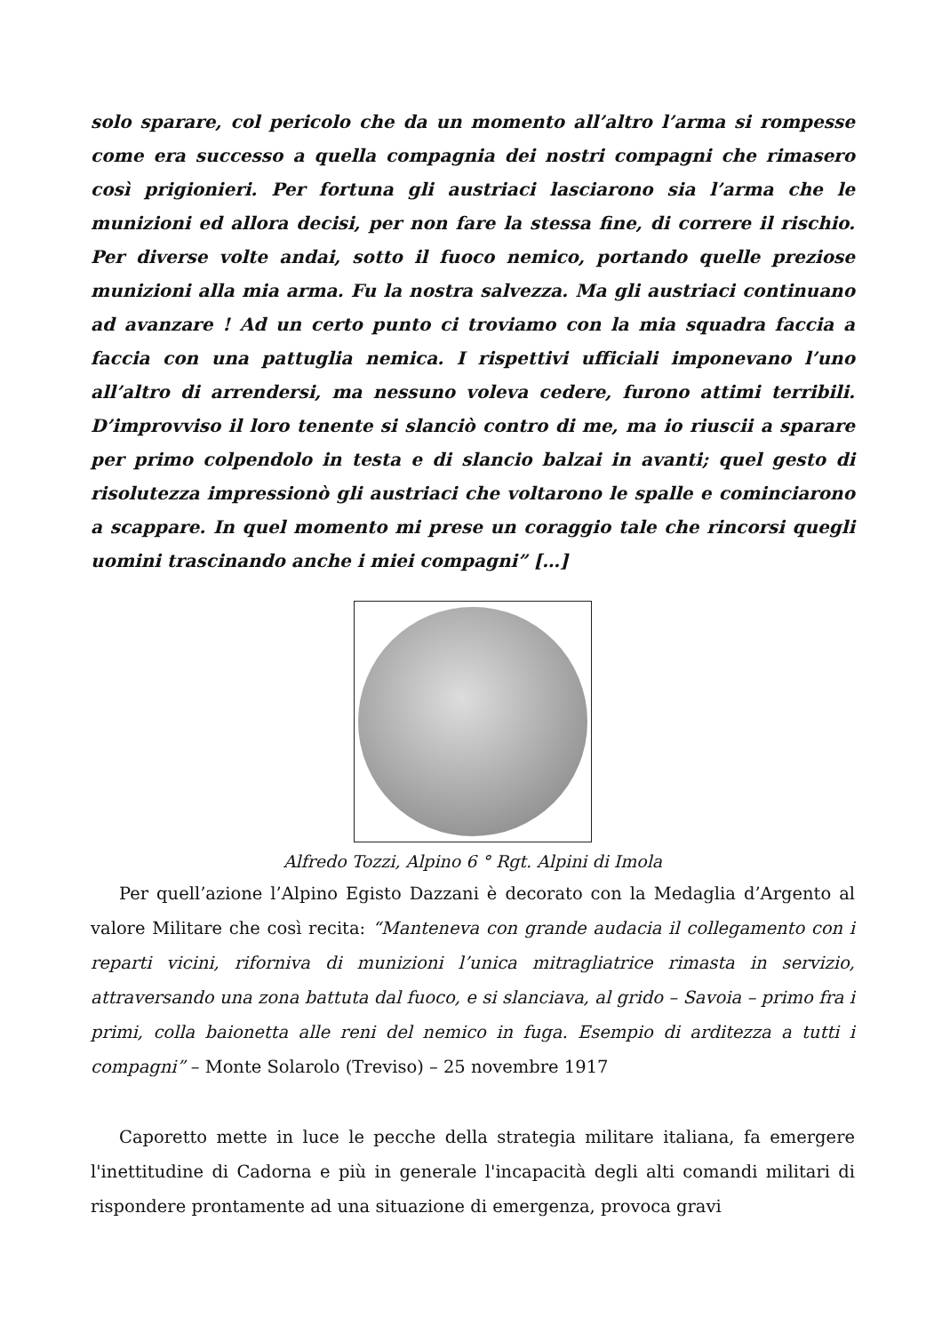solo sparare, col pericolo che da un momento all’altro l’arma si rompesse come era successo a quella compagnia dei nostri compagni che rimasero così prigionieri. Per fortuna gli austriaci lasciarono sia l’arma che le munizioni ed allora decisi, per non fare la stessa fine, di correre il rischio. Per diverse volte andai, sotto il fuoco nemico, portando quelle preziose munizioni alla mia arma. Fu la nostra salvezza. Ma gli austriaci continuano ad avanzare ! Ad un certo punto ci troviamo con la mia squadra faccia a faccia con una pattuglia nemica. I rispettivi ufficiali imponevano l’uno all’altro di arrendersi, ma nessuno voleva cedere, furono attimi terribili. D’improvviso il loro tenente si slanciò contro di me, ma io riuscii a sparare per primo colpendolo in testa e di slancio balzai in avanti; quel gesto di risolutezza impressionò gli austriaci che voltarono le spalle e cominciarono a scappare. In quel momento mi prese un coraggio tale che rincorsi quegli uomini trascinando anche i miei compagni” […]
Alfredo Tozzi, Alpino 6 ° Rgt. Alpini di Imola
Per quell’azione l’Alpino Egisto Dazzani è decorato con la Medaglia d’Argento al valore Militare che così recita: “Manteneva con grande audacia il collegamento con i reparti vicini, riforniva di munizioni l’unica mitragliatrice rimasta in servizio, attraversando una zona battuta dal fuoco, e si slanciava, al grido – Savoia – primo fra i primi, colla baionetta alle reni del nemico in fuga. Esempio di arditezza a tutti i compagni” – Monte Solarolo (Treviso) – 25 novembre 1917
Caporetto mette in luce le pecche della strategia militare italiana, fa emergere l'inettitudine di Cadorna e più in generale l'incapacità degli alti comandi militari di rispondere prontamente ad una situazione di emergenza, provoca gravi